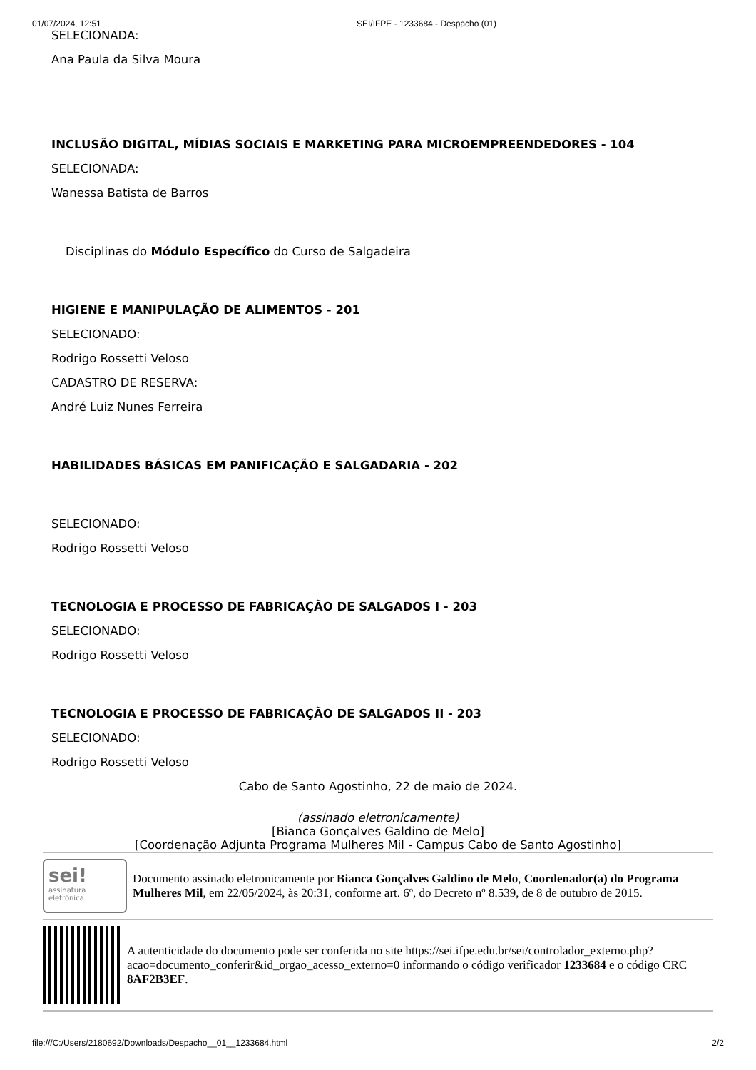01/07/2024, 12:51 SEI/IFPE - 1233684 - Despacho (01)
SELECIONADA:
Ana Paula da Silva Moura
INCLUSÃO DIGITAL, MÍDIAS SOCIAIS E MARKETING PARA MICROEMPREENDEDORES - 104
SELECIONADA:
Wanessa Batista de Barros
Disciplinas do Módulo Específico do Curso de Salgadeira
HIGIENE E MANIPULAÇÃO DE ALIMENTOS - 201
SELECIONADO:
Rodrigo Rossetti Veloso
CADASTRO DE RESERVA:
André Luiz Nunes Ferreira
HABILIDADES BÁSICAS EM PANIFICAÇÃO E SALGADARIA - 202
SELECIONADO:
Rodrigo Rossetti Veloso
TECNOLOGIA E PROCESSO DE FABRICAÇÃO DE SALGADOS I - 203
SELECIONADO:
Rodrigo Rossetti Veloso
TECNOLOGIA E PROCESSO DE FABRICAÇÃO DE SALGADOS II - 203
SELECIONADO:
Rodrigo Rossetti Veloso
Cabo de Santo Agostinho, 22 de maio de 2024.
(assinado eletronicamente)
[Bianca Gonçalves Galdino de Melo]
[Coordenação Adjunta Programa Mulheres Mil - Campus Cabo de Santo Agostinho]
sei!
assinatura eletrônica
Documento assinado eletronicamente por Bianca Gonçalves Galdino de Melo, Coordenador(a) do Programa Mulheres Mil, em 22/05/2024, às 20:31, conforme art. 6º, do Decreto nº 8.539, de 8 de outubro de 2015.
A autenticidade do documento pode ser conferida no site https://sei.ifpe.edu.br/sei/controlador_externo.php?acao=documento_conferir&id_orgao_acesso_externo=0 informando o código verificador 1233684 e o código CRC 8AF2B3EF.
file:///C:/Users/2180692/Downloads/Despacho__01__1233684.html 2/2